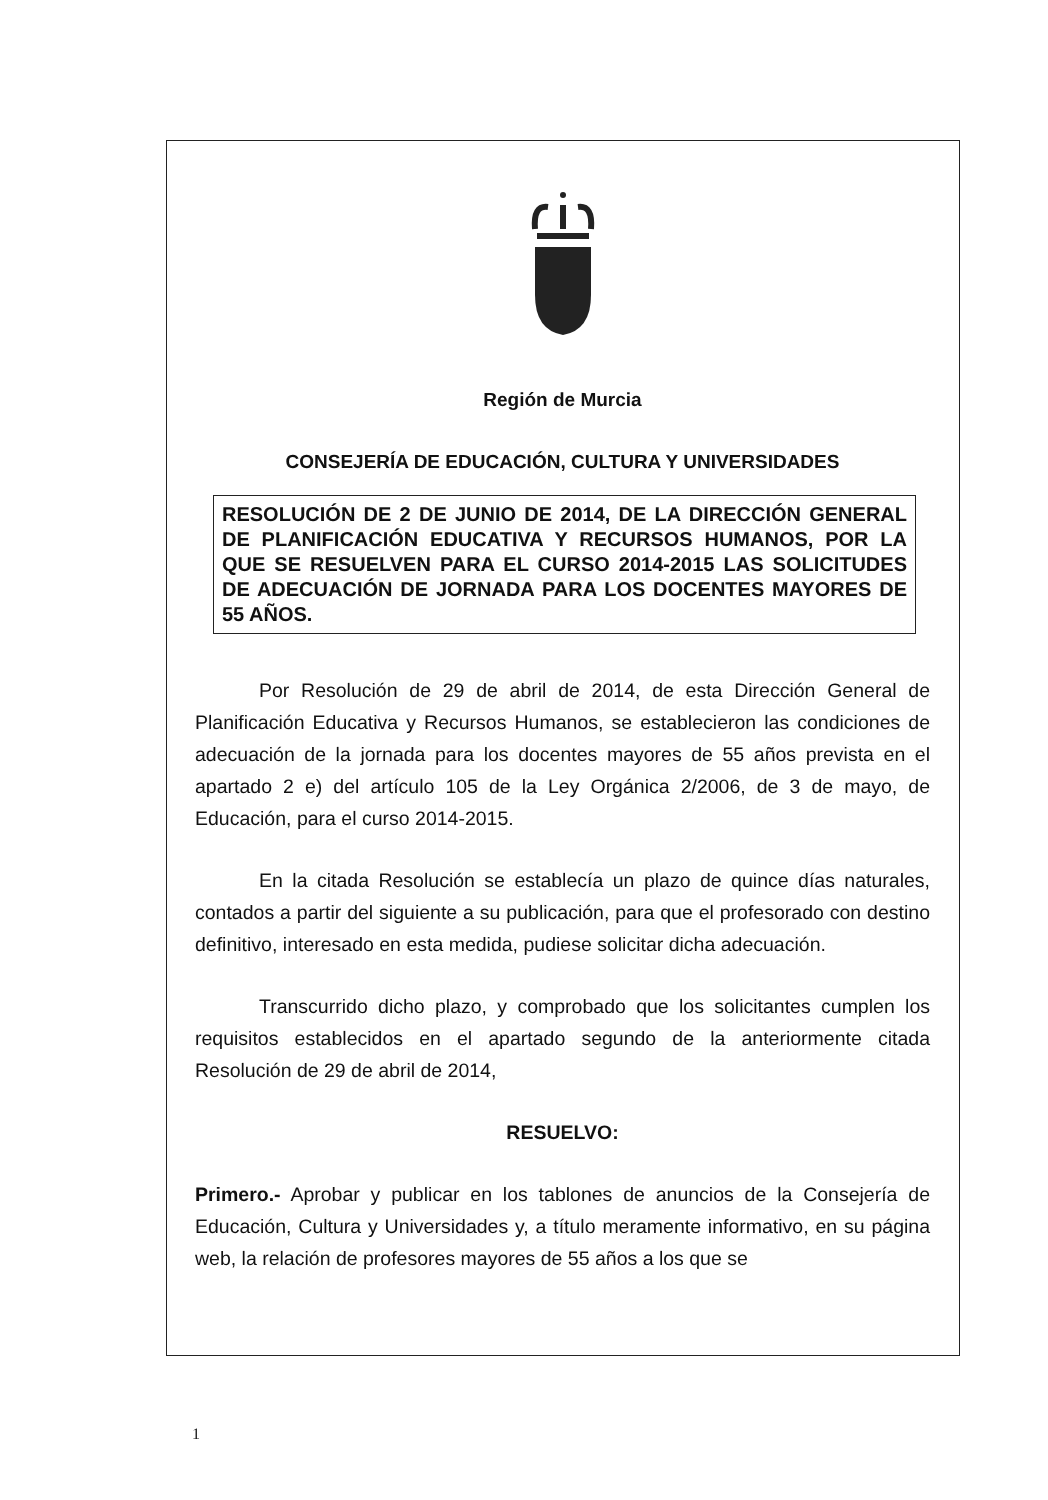Región de Murcia
CONSEJERÍA DE EDUCACIÓN, CULTURA Y UNIVERSIDADES
RESOLUCIÓN DE 2 DE JUNIO DE 2014, DE LA DIRECCIÓN GENERAL DE PLANIFICACIÓN EDUCATIVA Y RECURSOS HUMANOS, POR LA QUE SE RESUELVEN PARA EL CURSO 2014-2015 LAS SOLICITUDES DE ADECUACIÓN DE JORNADA PARA LOS DOCENTES MAYORES DE 55 AÑOS.
Por Resolución de 29 de abril de 2014, de esta Dirección General de Planificación Educativa y Recursos Humanos, se establecieron las condiciones de adecuación de la jornada para los docentes mayores de 55 años prevista en el apartado 2 e) del artículo 105 de la Ley Orgánica 2/2006, de 3 de mayo, de Educación, para el curso 2014-2015.
En la citada Resolución se establecía un plazo de quince días naturales, contados a partir del siguiente a su publicación, para que el profesorado con destino definitivo, interesado en esta medida, pudiese solicitar dicha adecuación.
Transcurrido dicho plazo, y comprobado que los solicitantes cumplen los requisitos establecidos en el apartado segundo de la anteriormente citada Resolución de 29 de abril de 2014,
RESUELVO:
Primero.- Aprobar y publicar en los tablones de anuncios de la Consejería de Educación, Cultura y Universidades y, a título meramente informativo, en su página web, la relación de profesores mayores de 55 años a los que se
1